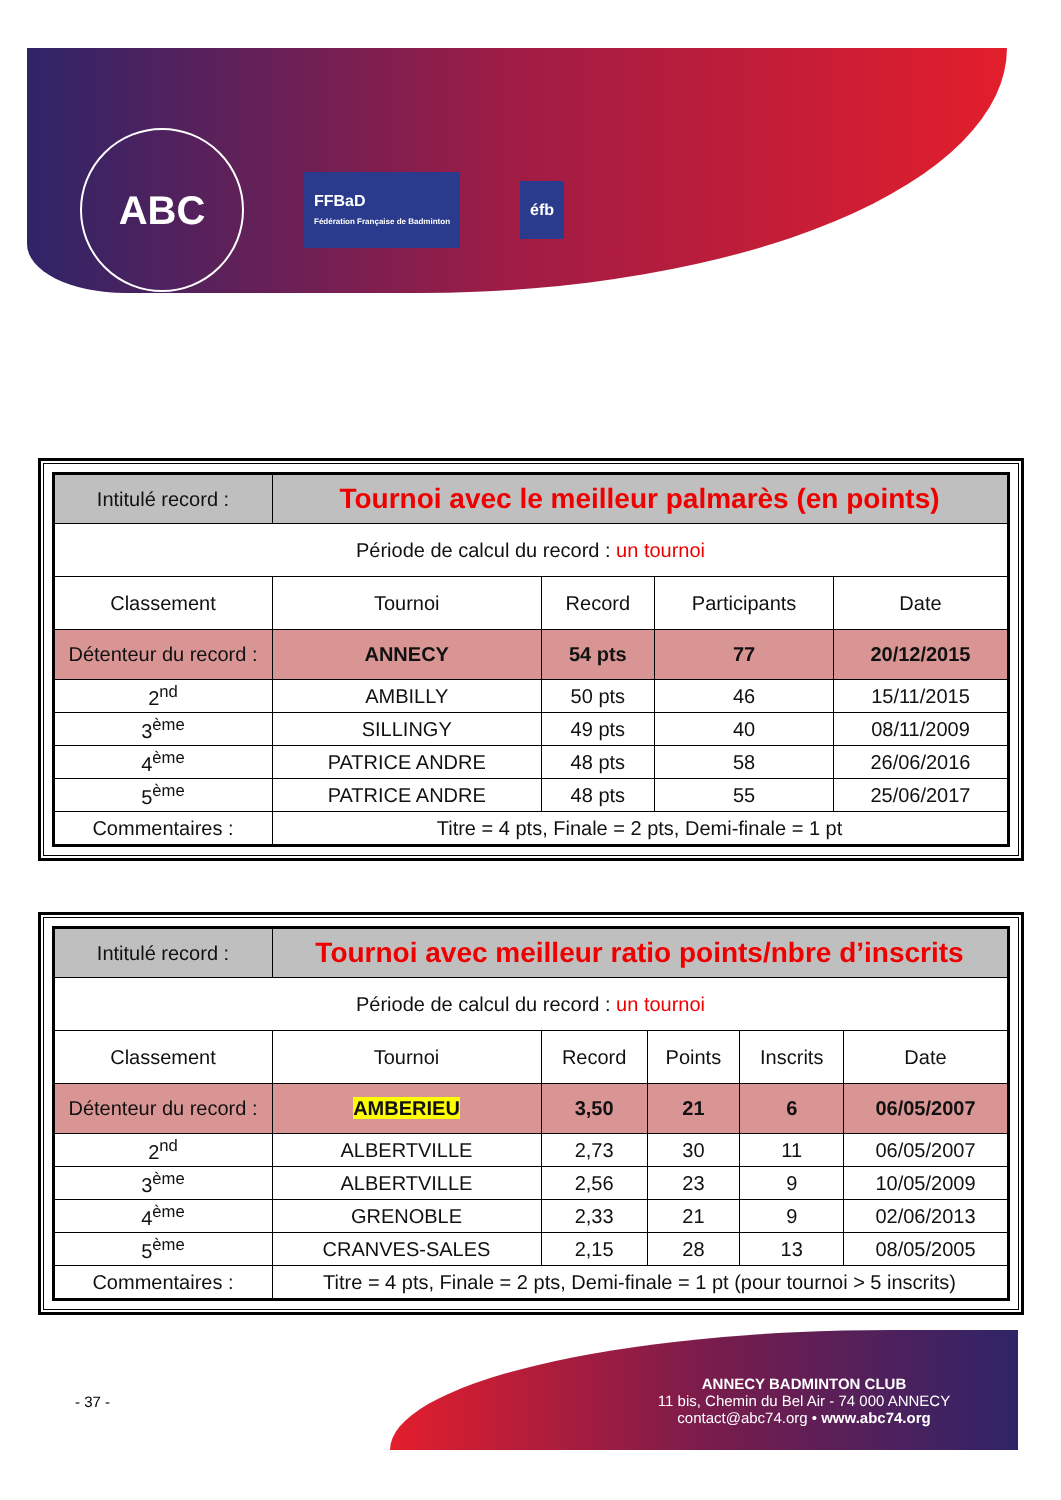ABC
FFBaD
Fédération Française de Badminton
éfb
| Intitulé record : | Tournoi avec le meilleur palmarès (en points) | | | |
| Période de calcul du record : un tournoi | | | | |
| Classement | Tournoi | Record | Participants | Date |
| Détenteur du record : | ANNECY | 54 pts | 77 | 20/12/2015 |
| 2<sup>nd</sup> | AMBILLY | 50 pts | 46 | 15/11/2015 |
| 3<sup>ème</sup> | SILLINGY | 49 pts | 40 | 08/11/2009 |
| 4<sup>ème</sup> | PATRICE ANDRE | 48 pts | 58 | 26/06/2016 |
| 5<sup>ème</sup> | PATRICE ANDRE | 48 pts | 55 | 25/06/2017 |
| Commentaires : | Titre = 4 pts, Finale = 2 pts, Demi-finale = 1 pt | | | |
| Intitulé record : | Tournoi avec meilleur ratio points/nbre d’inscrits | | | | |
| Période de calcul du record : un tournoi | | | | | |
| Classement | Tournoi | Record | Points | Inscrits | Date |
| Détenteur du record : | AMBERIEU | 3,50 | 21 | 6 | 06/05/2007 |
| 2<sup>nd</sup> | ALBERTVILLE | 2,73 | 30 | 11 | 06/05/2007 |
| 3<sup>ème</sup> | ALBERTVILLE | 2,56 | 23 | 9 | 10/05/2009 |
| 4<sup>ème</sup> | GRENOBLE | 2,33 | 21 | 9 | 02/06/2013 |
| 5<sup>ème</sup> | CRANVES-SALES | 2,15 | 28 | 13 | 08/05/2005 |
| Commentaires : | Titre = 4 pts, Finale = 2 pts, Demi-finale = 1 pt (pour tournoi > 5 inscrits) | | | | |
- 37 -
ANNECY BADMINTON CLUB
11 bis, Chemin du Bel Air - 74 000 ANNECY
contact@abc74.org • www.abc74.org